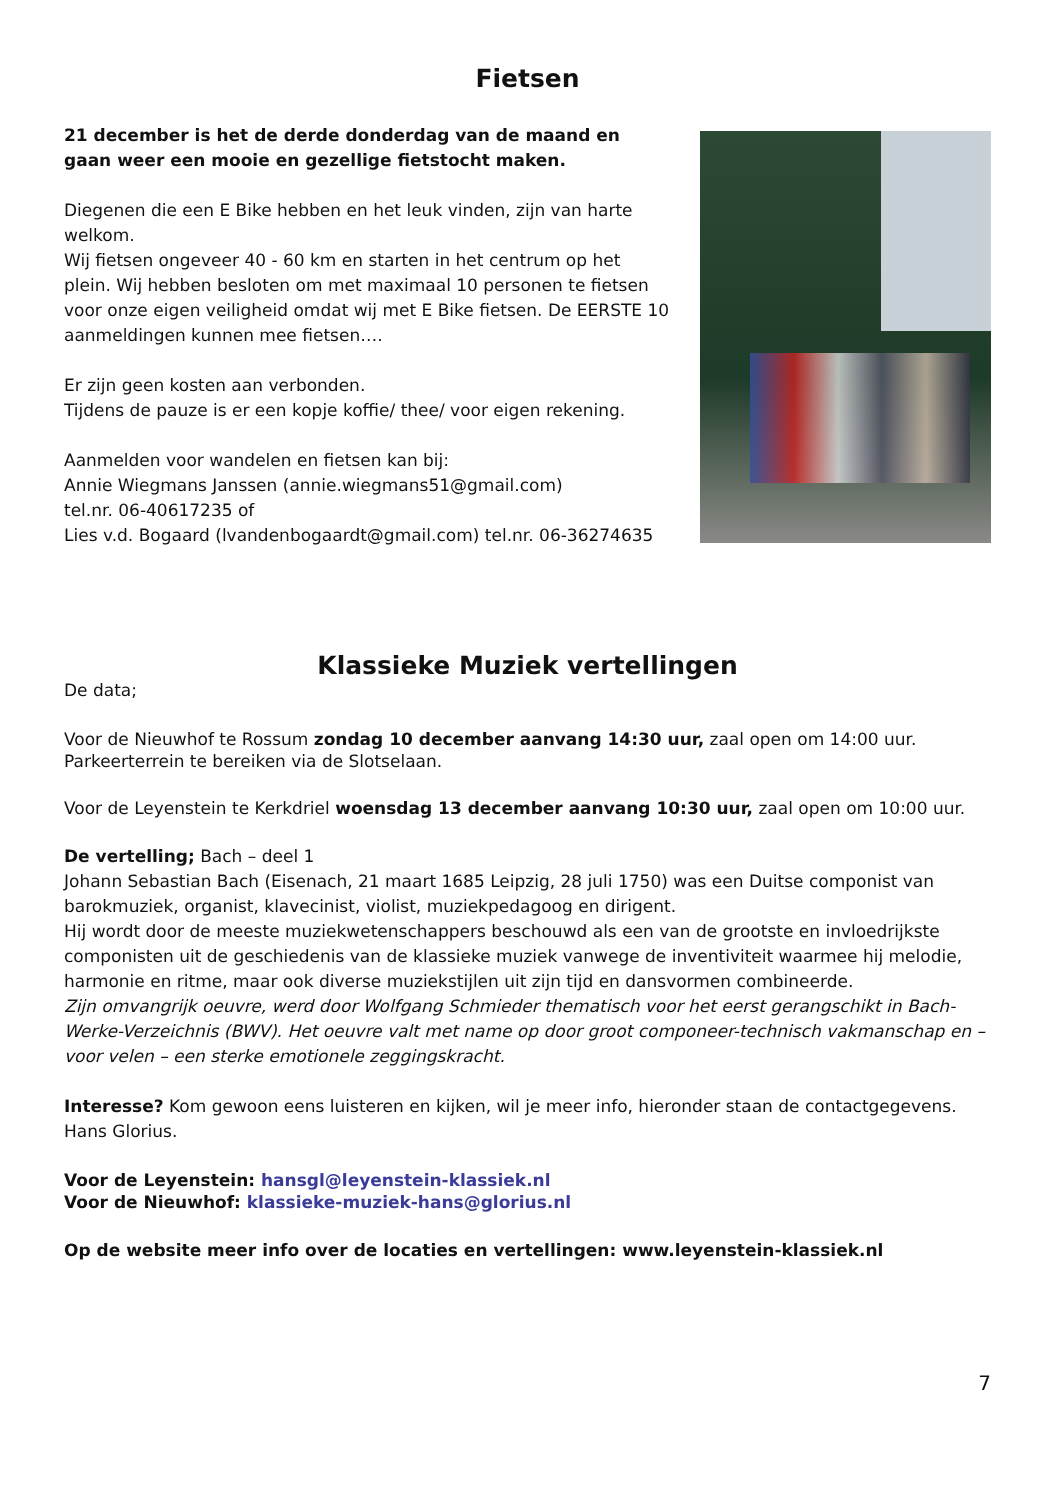Fietsen
21 december is het de derde donderdag van de maand en gaan weer een mooie en gezellige fietstocht maken.
Diegenen die een E Bike hebben en het leuk vinden, zijn van harte welkom.
Wij fietsen ongeveer 40 - 60 km en starten in het centrum op het plein. Wij hebben besloten om met maximaal 10 personen te fietsen voor onze eigen veiligheid omdat wij met E Bike fietsen. De EERSTE 10 aanmeldingen kunnen mee fietsen….
Er zijn geen kosten aan verbonden.
Tijdens de pauze is er een kopje koffie/ thee/ voor eigen rekening.
Aanmelden voor wandelen en fietsen kan bij:
Annie Wiegmans Janssen (annie.wiegmans51@gmail.com)
tel.nr. 06-40617235 of
Lies v.d. Bogaard (lvandenbogaardt@gmail.com) tel.nr. 06-36274635
Klassieke Muziek vertellingen
De data;
Voor de Nieuwhof te Rossum zondag 10 december aanvang 14:30 uur, zaal open om 14:00 uur. Parkeerterrein te bereiken via de Slotselaan.
Voor de Leyenstein te Kerkdriel woensdag 13 december aanvang 10:30 uur, zaal open om 10:00 uur.
De vertelling; Bach – deel 1
Johann Sebastian Bach (Eisenach, 21 maart 1685 Leipzig, 28 juli 1750) was een Duitse componist van barokmuziek, organist, klavecinist, violist, muziekpedagoog en dirigent.
Hij wordt door de meeste muziekwetenschappers beschouwd als een van de grootste en invloedrijkste componisten uit de geschiedenis van de klassieke muziek vanwege de inventiviteit waarmee hij melodie, harmonie en ritme, maar ook diverse muziekstijlen uit zijn tijd en dansvormen combineerde.
Zijn omvangrijk oeuvre, werd door Wolfgang Schmieder thematisch voor het eerst gerangschikt in Bach-Werke-Verzeichnis (BWV). Het oeuvre valt met name op door groot componeer-technisch vakmanschap en – voor velen – een sterke emotionele zeggingskracht.
Interesse? Kom gewoon eens luisteren en kijken, wil je meer info, hieronder staan de contactgegevens. Hans Glorius.
Voor de Leyenstein: hansgl@leyenstein-klassiek.nl
Voor de Nieuwhof: klassieke-muziek-hans@glorius.nl
Op de website meer info over de locaties en vertellingen: www.leyenstein-klassiek.nl
7